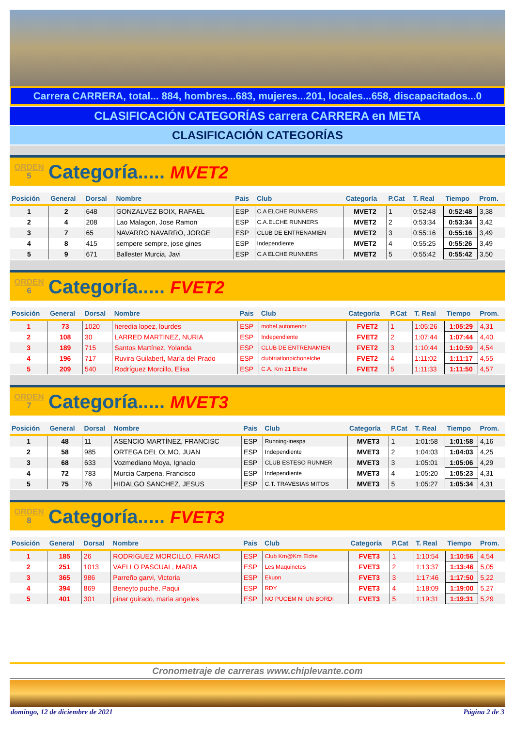Carrera CARRERA, total... 884, hombres...683, mujeres...201, locales...658, discapacitados...0
CLASIFICACIÓN CATEGORÍAS carrera CARRERA en META
CLASIFICACIÓN CATEGORÍAS
ORDEN
5
Categoría..... MVET2
| Posición | General | Dorsal | Nombre | Pais | Club | Categoría | P.Cat | T. Real | Tiempo | Prom. |
| --- | --- | --- | --- | --- | --- | --- | --- | --- | --- | --- |
| 1 | 2 | 648 | GONZALVEZ BOIX, RAFAEL | ESP | C.A ELCHE RUNNERS | MVET2 | 1 | 0:52:48 | 0:52:48 | 3,38 |
| 2 | 4 | 208 | Lao Malagon, Jose Ramon | ESP | C.A.ELCHE RUNNERS | MVET2 | 2 | 0:53:34 | 0:53:34 | 3,42 |
| 3 | 7 | 65 | NAVARRO NAVARRO, JORGE | ESP | CLUB DE ENTRENAMIEN | MVET2 | 3 | 0:55:16 | 0:55:16 | 3,49 |
| 4 | 8 | 415 | sempere sempre, jose gines | ESP | Independiente | MVET2 | 4 | 0:55:25 | 0:55:26 | 3,49 |
| 5 | 9 | 671 | Ballester Murcia, Javi | ESP | C.A ELCHE RUNNERS | MVET2 | 5 | 0:55:42 | 0:55:42 | 3,50 |
ORDEN
6
Categoría..... FVET2
| Posición | General | Dorsal | Nombre | Pais | Club | Categoría | P.Cat | T. Real | Tiempo | Prom. |
| --- | --- | --- | --- | --- | --- | --- | --- | --- | --- | --- |
| 1 | 73 | 1020 | heredia lopez, lourdes | ESP | mobel automenor | FVET2 | 1 | 1:05:26 | 1:05:29 | 4,31 |
| 2 | 108 | 30 | LARRED MARTINEZ, NURIA | ESP | Independiente | FVET2 | 2 | 1:07:44 | 1:07:44 | 4,40 |
| 3 | 189 | 715 | Santos Martínez, Yolanda | ESP | CLUB DE ENTRENAMIEN | FVET2 | 3 | 1:10:44 | 1:10:59 | 4,54 |
| 4 | 196 | 717 | Ruvira Guilabert, María del Prado | ESP | clubtriatlonpichonelche | FVET2 | 4 | 1:11:02 | 1:11:17 | 4,55 |
| 5 | 209 | 540 | Rodríguez Morcillo, Elisa | ESP | C.A. Km 21 Elche | FVET2 | 5 | 1:11:33 | 1:11:50 | 4,57 |
ORDEN
7
Categoría..... MVET3
| Posición | General | Dorsal | Nombre | Pais | Club | Categoría | P.Cat | T. Real | Tiempo | Prom. |
| --- | --- | --- | --- | --- | --- | --- | --- | --- | --- | --- |
| 1 | 48 | 11 | ASENCIO MARTÍNEZ, FRANCISC | ESP | Running-inespa | MVET3 | 1 | 1:01:58 | 1:01:58 | 4,16 |
| 2 | 58 | 985 | ORTEGA DEL OLMO, JUAN | ESP | Independiente | MVET3 | 2 | 1:04:03 | 1:04:03 | 4,25 |
| 3 | 68 | 633 | Vozmediano Moya, Ignacio | ESP | CLUB ESTESO RUNNER | MVET3 | 3 | 1:05:01 | 1:05:06 | 4,29 |
| 4 | 72 | 783 | Murcia Carpena, Francisco | ESP | Independiente | MVET3 | 4 | 1:05:20 | 1:05:23 | 4,31 |
| 5 | 75 | 76 | HIDALGO SANCHEZ, JESUS | ESP | C.T. TRAVESIAS MITOS | MVET3 | 5 | 1:05:27 | 1:05:34 | 4,31 |
ORDEN
8
Categoría..... FVET3
| Posición | General | Dorsal | Nombre | Pais | Club | Categoría | P.Cat | T. Real | Tiempo | Prom. |
| --- | --- | --- | --- | --- | --- | --- | --- | --- | --- | --- |
| 1 | 185 | 26 | RODRIGUEZ MORCILLO, FRANCI | ESP | Club Km@Km Elche | FVET3 | 1 | 1:10:54 | 1:10:56 | 4,54 |
| 2 | 251 | 1013 | VAELLO PASCUAL, MARIA | ESP | Les Maquinetes | FVET3 | 2 | 1:13:37 | 1:13:46 | 5,05 |
| 3 | 365 | 986 | Parreño garvi, Victoria | ESP | Ekuon | FVET3 | 3 | 1:17:46 | 1:17:50 | 5,22 |
| 4 | 394 | 869 | Beneyto puche, Paqui | ESP | RDY | FVET3 | 4 | 1:18:09 | 1:19:00 | 5,27 |
| 5 | 401 | 301 | pinar guirado, maria angeles | ESP | NO PUGEM NI UN BORDI | FVET3 | 5 | 1:19:31 | 1:19:31 | 5,29 |
Cronometraje de carreras www.chiplevante.com
domingo, 12 de diciembre de 2021 Página 2 de 3